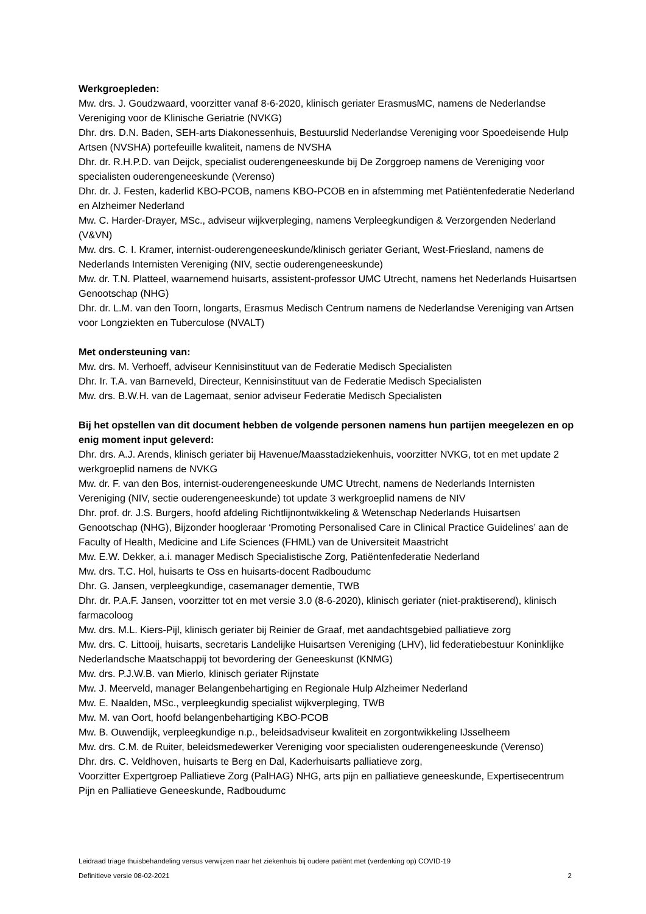Werkgroepleden:
Mw. drs. J. Goudzwaard, voorzitter vanaf 8-6-2020, klinisch geriater ErasmusMC, namens de Nederlandse Vereniging voor de Klinische Geriatrie (NVKG)
Dhr. drs. D.N. Baden, SEH-arts Diakonessenhuis, Bestuurslid Nederlandse Vereniging voor Spoedeisende Hulp Artsen (NVSHA) portefeuille kwaliteit, namens de NVSHA
Dhr. dr. R.H.P.D. van Deijck, specialist ouderengeneeskunde bij De Zorggroep namens de Vereniging voor specialisten ouderengeneeskunde (Verenso)
Dhr. dr. J. Festen, kaderlid KBO-PCOB, namens KBO-PCOB en in afstemming met Patiëntenfederatie Nederland en Alzheimer Nederland
Mw. C. Harder-Drayer, MSc., adviseur wijkverpleging, namens Verpleegkundigen & Verzorgenden Nederland (V&VN)
Mw. drs. C. I. Kramer, internist-ouderengeneeskunde/klinisch geriater Geriant, West-Friesland, namens de Nederlands Internisten Vereniging (NIV, sectie ouderengeneeskunde)
Mw. dr. T.N. Platteel, waarnemend huisarts, assistent-professor UMC Utrecht, namens het Nederlands Huisartsen Genootschap (NHG)
Dhr. dr. L.M. van den Toorn, longarts, Erasmus Medisch Centrum namens de Nederlandse Vereniging van Artsen voor Longziekten en Tuberculose (NVALT)
Met ondersteuning van:
Mw. drs. M. Verhoeff, adviseur Kennisinstituut van de Federatie Medisch Specialisten
Dhr. Ir. T.A. van Barneveld, Directeur, Kennisinstituut van de Federatie Medisch Specialisten
Mw. drs. B.W.H. van de Lagemaat, senior adviseur Federatie Medisch Specialisten
Bij het opstellen van dit document hebben de volgende personen namens hun partijen meegelezen en op enig moment input geleverd:
Dhr. drs. A.J. Arends, klinisch geriater bij Havenue/Maasstadziekenhuis, voorzitter NVKG, tot en met update 2 werkgroeplid namens de NVKG
Mw. dr. F. van den Bos, internist-ouderengeneeskunde UMC Utrecht, namens de Nederlands Internisten Vereniging (NIV, sectie ouderengeneeskunde) tot update 3 werkgroeplid namens de NIV
Dhr. prof. dr. J.S. Burgers, hoofd afdeling Richtlijnontwikkeling & Wetenschap Nederlands Huisartsen Genootschap (NHG), Bijzonder hoogleraar ‘Promoting Personalised Care in Clinical Practice Guidelines’ aan de Faculty of Health, Medicine and Life Sciences (FHML) van de Universiteit Maastricht
Mw. E.W. Dekker, a.i. manager Medisch Specialistische Zorg, Patiëntenfederatie Nederland
Mw. drs. T.C. Hol, huisarts te Oss en huisarts-docent Radboudumc
Dhr. G. Jansen, verpleegkundige, casemanager dementie, TWB
Dhr. dr. P.A.F. Jansen, voorzitter tot en met versie 3.0 (8-6-2020), klinisch geriater (niet-praktiserend), klinisch farmacoloog
Mw. drs. M.L. Kiers-Pijl, klinisch geriater bij Reinier de Graaf, met aandachtsgebied palliatieve zorg
Mw. drs. C. Littooij, huisarts, secretaris Landelijke Huisartsen Vereniging (LHV), lid federatiebestuur Koninklijke Nederlandsche Maatschappij tot bevordering der Geneeskunst (KNMG)
Mw. drs. P.J.W.B. van Mierlo, klinisch geriater Rijnstate
Mw. J. Meerveld, manager Belangenbehartiging en Regionale Hulp Alzheimer Nederland
Mw. E. Naalden, MSc., verpleegkundig specialist wijkverpleging, TWB
Mw. M. van Oort, hoofd belangenbehartiging KBO-PCOB
Mw. B. Ouwendijk, verpleegkundige n.p., beleidsadviseur kwaliteit en zorgontwikkeling IJsselheem
Mw. drs. C.M. de Ruiter, beleidsmedewerker Vereniging voor specialisten ouderengeneeskunde (Verenso)
Dhr. drs. C. Veldhoven, huisarts te Berg en Dal, Kaderhuisarts palliatieve zorg,
Voorzitter Expertgroep Palliatieve Zorg (PalHAG) NHG, arts pijn en palliatieve geneeskunde, Expertisecentrum Pijn en Palliatieve Geneeskunde, Radboudumc
Leidraad triage thuisbehandeling versus verwijzen naar het ziekenhuis bij oudere patiënt met (verdenking op) COVID-19
Definitieve versie 08-02-2021 2